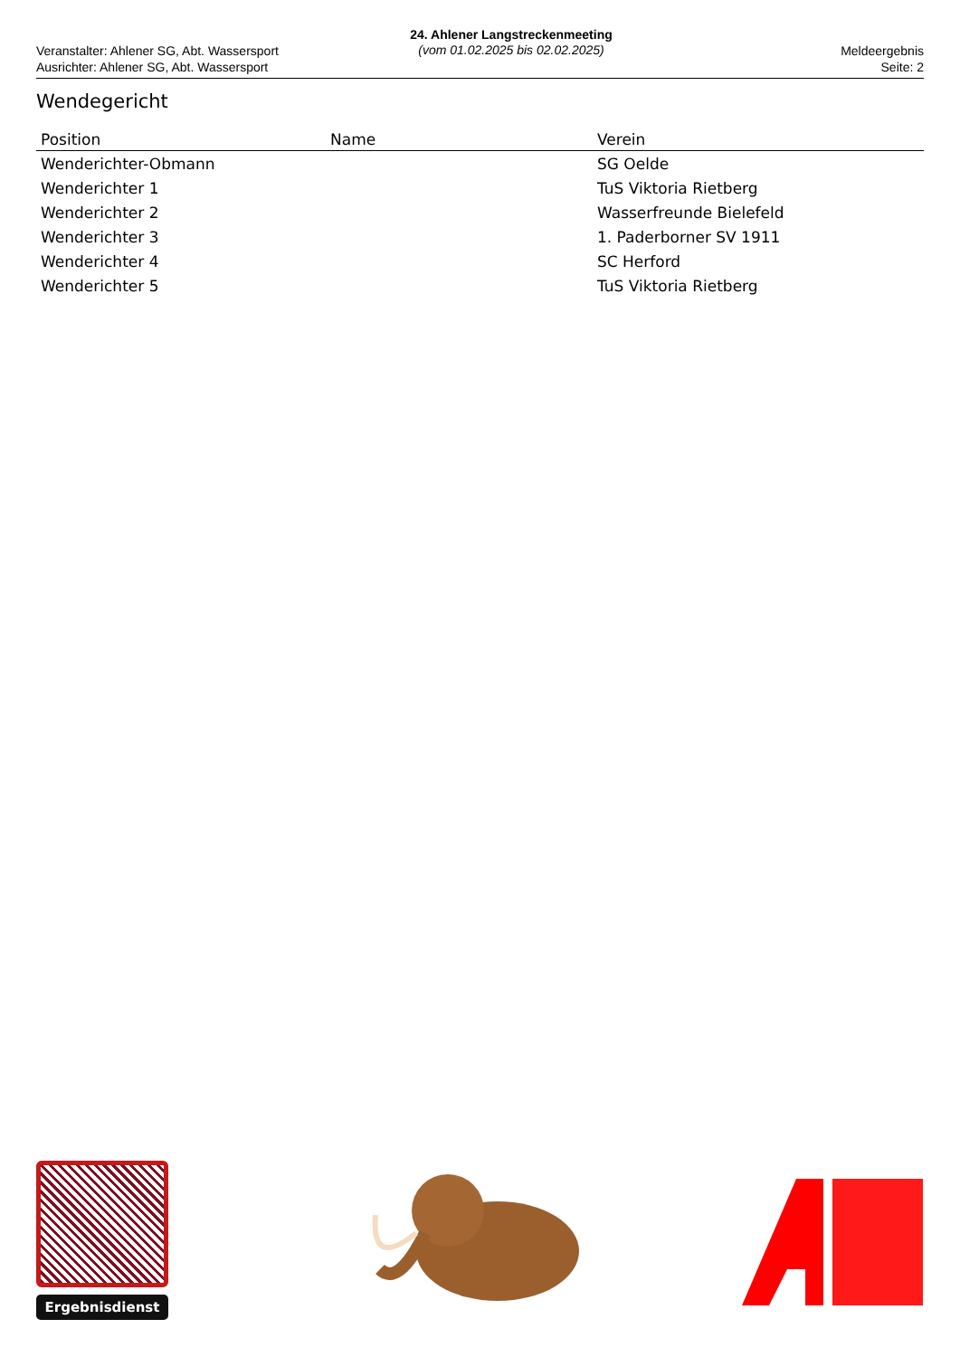Veranstalter: Ahlener SG, Abt. Wassersport
Ausrichter: Ahlener SG, Abt. Wassersport
24. Ahlener Langstreckenmeeting
(vom 01.02.2025 bis 02.02.2025)
Meldeergebnis
Seite: 2
Wendegericht
| Position | Name | Verein |
| --- | --- | --- |
| Wenderichter-Obmann | | SG Oelde |
| Wenderichter 1 | | TuS Viktoria Rietberg |
| Wenderichter 2 | | Wasserfreunde Bielefeld |
| Wenderichter 3 | | 1. Paderborner SV 1911 |
| Wenderichter 4 | | SC Herford |
| Wenderichter 5 | | TuS Viktoria Rietberg |
Ergebnisdienst